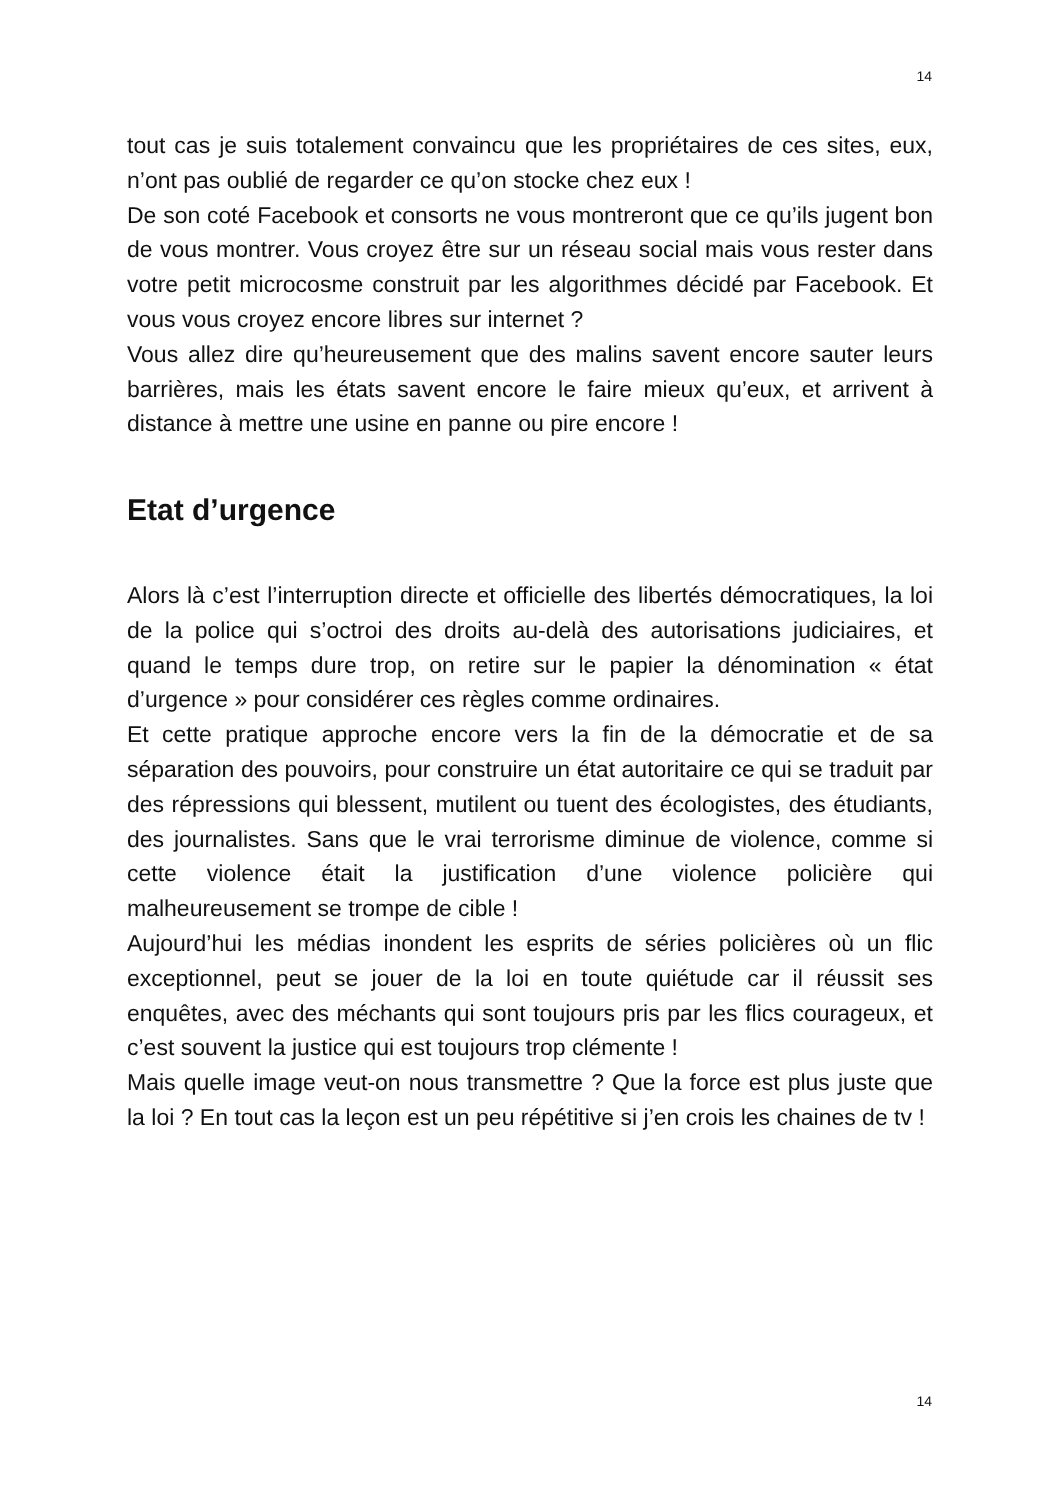14
tout cas je suis totalement convaincu que les propriétaires de ces sites, eux, n’ont pas oublié de regarder ce qu’on stocke chez eux !
De son coté Facebook et consorts ne vous montreront que ce qu’ils jugent bon de vous montrer. Vous croyez être sur un réseau social mais vous rester dans votre petit microcosme construit par les algorithmes décidé par Facebook. Et vous vous croyez encore libres sur internet ?
Vous allez dire qu’heureusement que des malins savent encore sauter leurs barrières, mais les états savent encore le faire mieux qu’eux, et arrivent à distance à mettre une usine en panne ou pire encore !
Etat d’urgence
Alors là c’est l’interruption directe et officielle des libertés démocratiques, la loi de la police qui s’octroi des droits au-delà des autorisations judiciaires, et quand le temps dure trop, on retire sur le papier la dénomination « état d’urgence » pour considérer ces règles comme ordinaires.
Et cette pratique approche encore vers la fin de la démocratie et de sa séparation des pouvoirs, pour construire un état autoritaire ce qui se traduit par des répressions qui blessent, mutilent ou tuent des écologistes, des étudiants, des journalistes. Sans que le vrai terrorisme diminue de violence, comme si cette violence était la justification d’une violence policière qui malheureusement se trompe de cible !
Aujourd’hui les médias inondent les esprits de séries policières où un flic exceptionnel, peut se jouer de la loi en toute quiétude car il réussit ses enquêtes, avec des méchants qui sont toujours pris par les flics courageux, et c’est souvent la justice qui est toujours trop clémente !
Mais quelle image veut-on nous transmettre ? Que la force est plus juste que la loi ? En tout cas la leçon est un peu répétitive si j’en crois les chaines de tv !
14